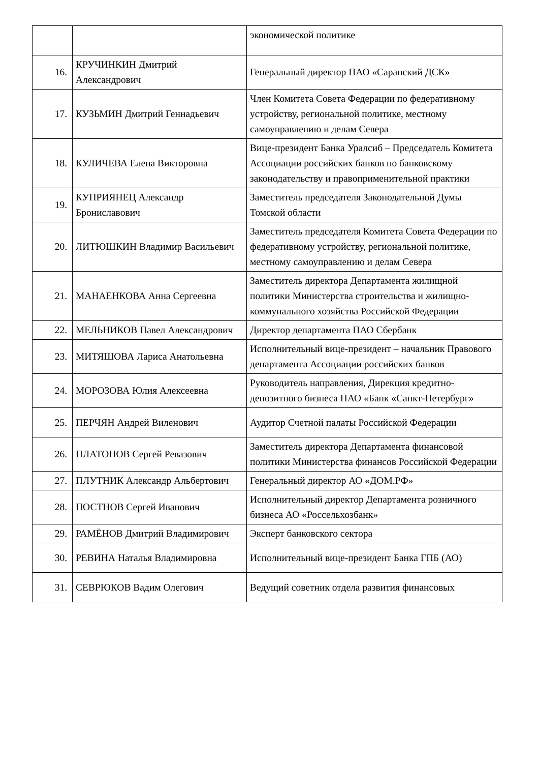| | | экономической политике |
| 16. | КРУЧИНКИН Дмитрий Александрович | Генеральный директор ПАО «Саранский ДСК» |
| 17. | КУЗЬМИН Дмитрий Геннадьевич | Член Комитета Совета Федерации по федеративному устройству, региональной политике, местному самоуправлению и делам Севера |
| 18. | КУЛИЧЕВА Елена Викторовна | Вице-президент Банка Уралсиб – Председатель Комитета Ассоциации российских банков по банковскому законодательству и правоприменительной практики |
| 19. | КУПРИЯНЕЦ Александр Брониславович | Заместитель председателя Законодательной Думы Томской области |
| 20. | ЛИТЮШКИН Владимир Васильевич | Заместитель председателя Комитета Совета Федерации по федеративному устройству, региональной политике, местному самоуправлению и делам Севера |
| 21. | МАНАЕНКОВА Анна Сергеевна | Заместитель директора Департамента жилищной политики Министерства строительства и жилищно-коммунального хозяйства Российской Федерации |
| 22. | МЕЛЬНИКОВ Павел Александрович | Директор департамента ПАО Сбербанк |
| 23. | МИТЯШОВА Лариса Анатольевна | Исполнительный вице-президент – начальник Правового департамента Ассоциации российских банков |
| 24. | МОРОЗОВА Юлия Алексеевна | Руководитель направления, Дирекция кредитно-депозитного бизнеса ПАО «Банк «Санкт-Петербург» |
| 25. | ПЕРЧЯН Андрей Виленович | Аудитор Счетной палаты Российской Федерации |
| 26. | ПЛАТОНОВ Сергей Ревазович | Заместитель директора Департамента финансовой политики Министерства финансов Российской Федерации |
| 27. | ПЛУТНИК Александр Альбертович | Генеральный директор АО «ДОМ.РФ» |
| 28. | ПОСТНОВ Сергей Иванович | Исполнительный директор Департамента розничного бизнеса АО «Россельхозбанк» |
| 29. | РАМЁНОВ Дмитрий Владимирович | Эксперт банковского сектора |
| 30. | РЕВИНА Наталья Владимировна | Исполнительный вице-президент Банка ГПБ (АО) |
| 31. | СЕВРЮКОВ Вадим Олегович | Ведущий советник отдела развития финансовых |